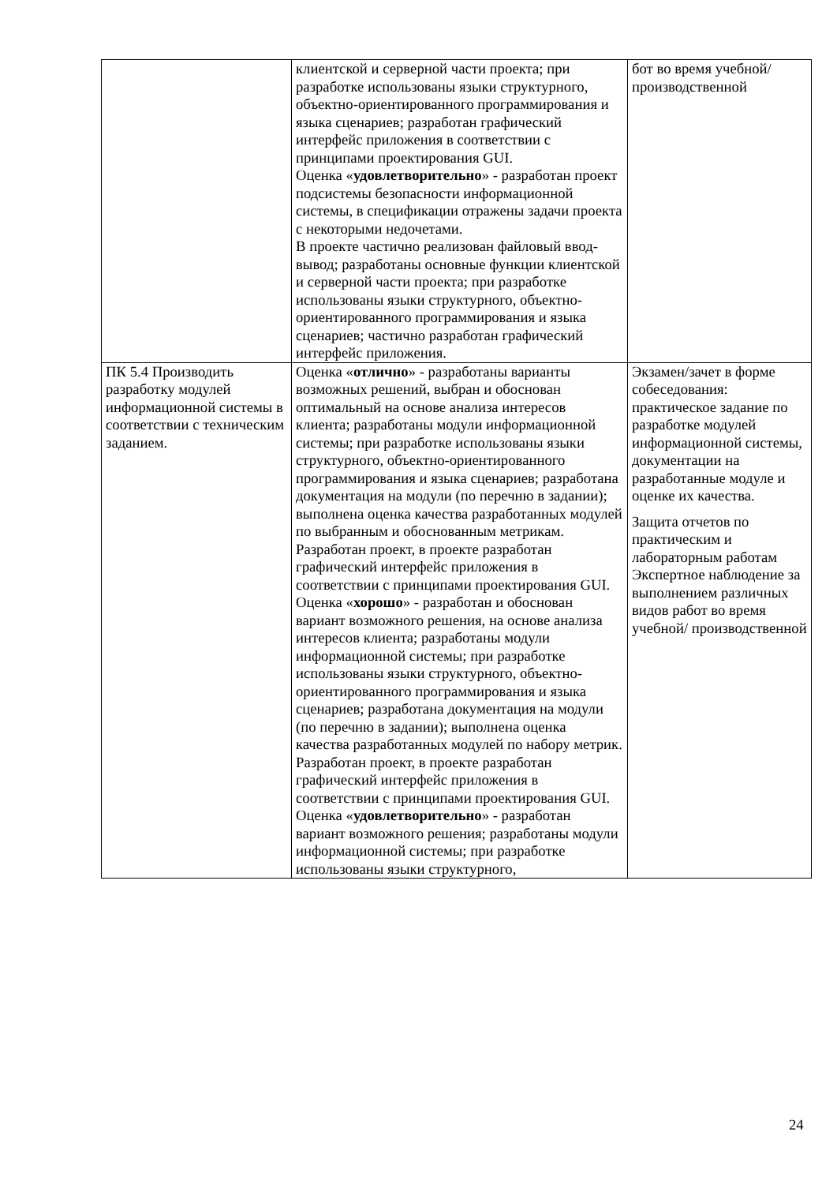| | клиентской и серверной части проекта; при разработке использованы языки структурного, объектно-ориентированного программирования и языка сценариев; разработан графический интерфейс приложения в соответствии с принципами проектирования GUI. Оценка « удовлетворительно » - разработан проект подсистемы безопасности информационной системы, в спецификации отражены задачи проекта с некоторыми недочетами. В проекте частично реализован файловый ввод-вывод; разработаны основные функции клиентской и серверной части проекта; при разработке использованы языки структурного, объектно-ориентированного программирования и языка сценариев; частично разработан графический интерфейс приложения. | бот во время учебной/ производственной |
| ПК 5.4 Производить разработку модулей информационной системы в соответствии с техническим заданием. | Оценка « отлично » - разработаны варианты возможных решений, выбран и обоснован оптимальный на основе анализа интересов клиента; разработаны модули информационной системы; при разработке использованы языки структурного, объектно-ориентированного программирования и языка сценариев; разработана документация на модули (по перечню в задании); выполнена оценка качества разработанных модулей по выбранным и обоснованным метрикам. Разработан проект, в проекте разработан графический интерфейс приложения в соответствии с принципами проектирования GUI. Оценка « хорошо » - разработан и обоснован вариант возможного решения, на основе анализа интересов клиента; разработаны модули информационной системы; при разработке использованы языки структурного, объектно-ориентированного программирования и языка сценариев; разработана документация на модули (по перечню в задании); выполнена оценка качества разработанных модулей по набору метрик. Разработан проект, в проекте разработан графический интерфейс приложения в соответствии с принципами проектирования GUI. Оценка « удовлетворительно » - разработан вариант возможного решения; разработаны модули информационной системы; при разработке использованы языки структурного, | Экзамен/зачет в форме собеседования: практическое задание по разработке модулей информационной системы, документации на разработанные модуле и оценке их качества. Защита отчетов по практическим и лабораторным работам Экспертное наблюдение за выполнением различных видов работ во время учебной/ производственной |
24